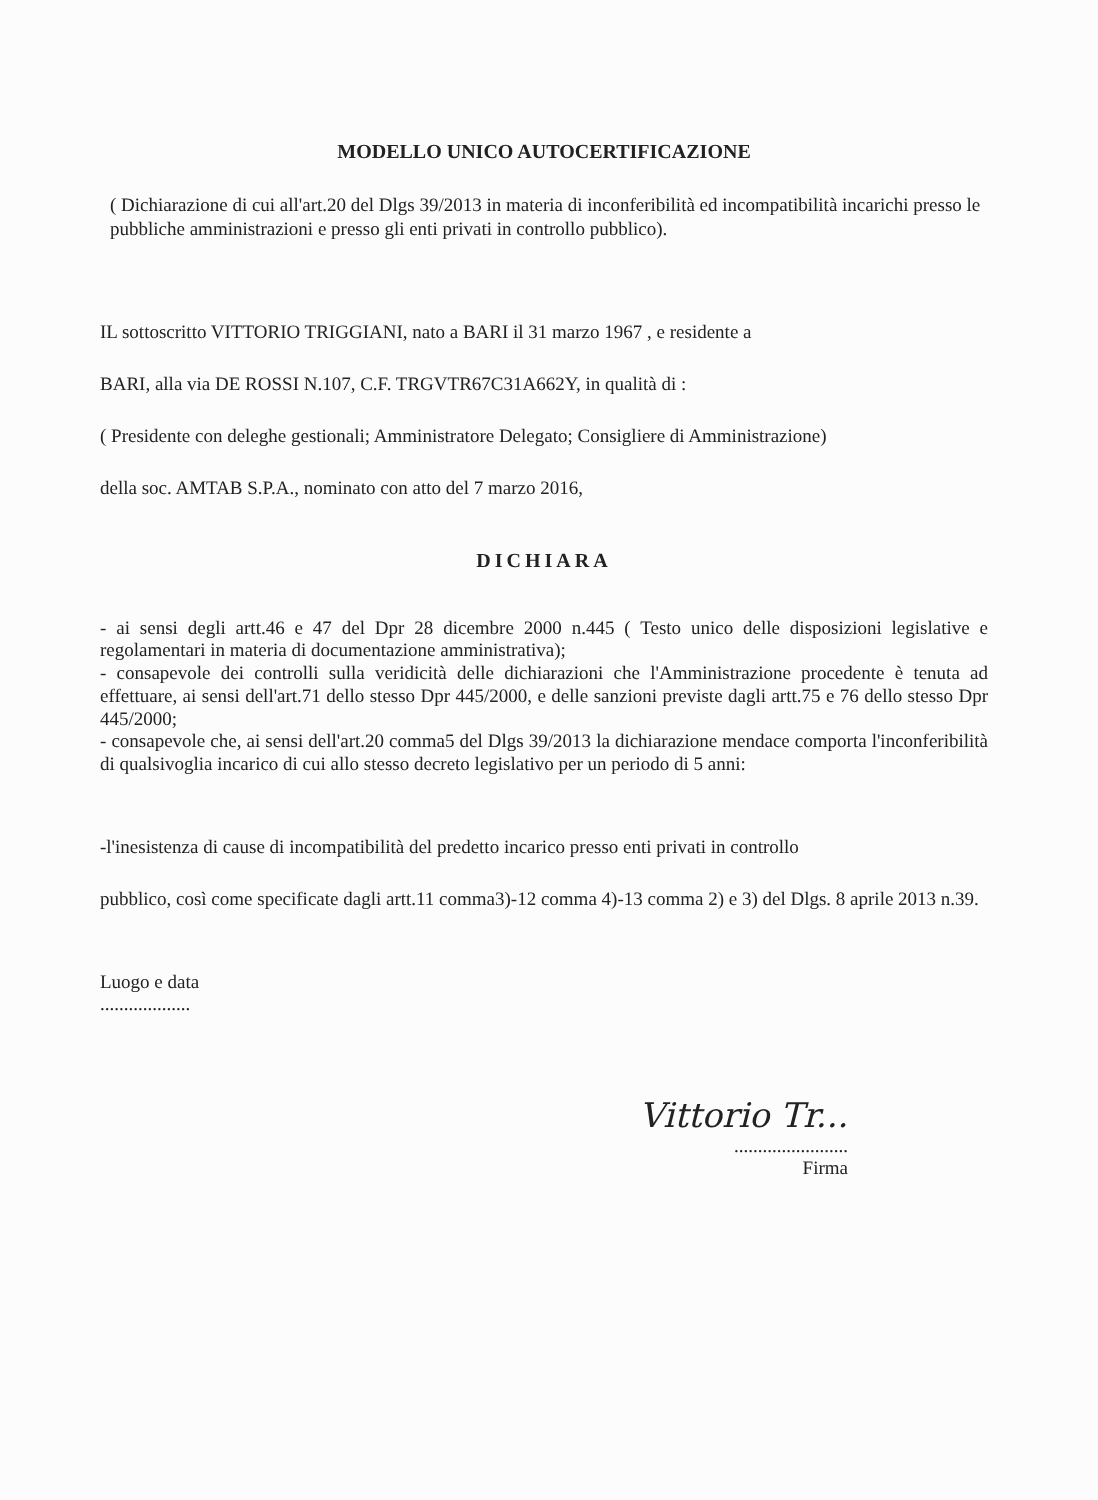MODELLO UNICO AUTOCERTIFICAZIONE
( Dichiarazione di cui all'art.20 del Dlgs 39/2013 in materia di inconferibilità ed incompatibilità incarichi presso le pubbliche amministrazioni e presso gli enti privati in controllo pubblico).
IL sottoscritto VITTORIO TRIGGIANI, nato a BARI il 31 marzo 1967 , e residente a
BARI, alla via DE ROSSI N.107, C.F. TRGVTR67C31A662Y, in qualità di :
( Presidente con deleghe gestionali; Amministratore Delegato; Consigliere di Amministrazione)
della soc. AMTAB S.P.A., nominato con atto del 7 marzo 2016,
DICHIARA
- ai sensi degli artt.46 e 47 del Dpr 28 dicembre 2000 n.445 ( Testo unico delle disposizioni legislative e regolamentari in materia di documentazione amministrativa);
- consapevole dei controlli sulla veridicità delle dichiarazioni che l'Amministrazione procedente è tenuta ad effettuare, ai sensi dell'art.71 dello stesso Dpr 445/2000, e delle sanzioni previste dagli artt.75 e 76 dello stesso Dpr 445/2000;
- consapevole che, ai sensi dell'art.20 comma5 del Dlgs 39/2013 la dichiarazione mendace comporta l'inconferibilità di qualsivoglia incarico di cui allo stesso decreto legislativo per un periodo di 5 anni:
-l'inesistenza di cause di incompatibilità del predetto incarico presso enti privati in controllo
pubblico, così come specificate dagli artt.11 comma3)-12 comma 4)-13 comma 2) e 3) del Dlgs. 8 aprile 2013 n.39.
Luogo e data
...................
Vittorio Tr...
........................
Firma